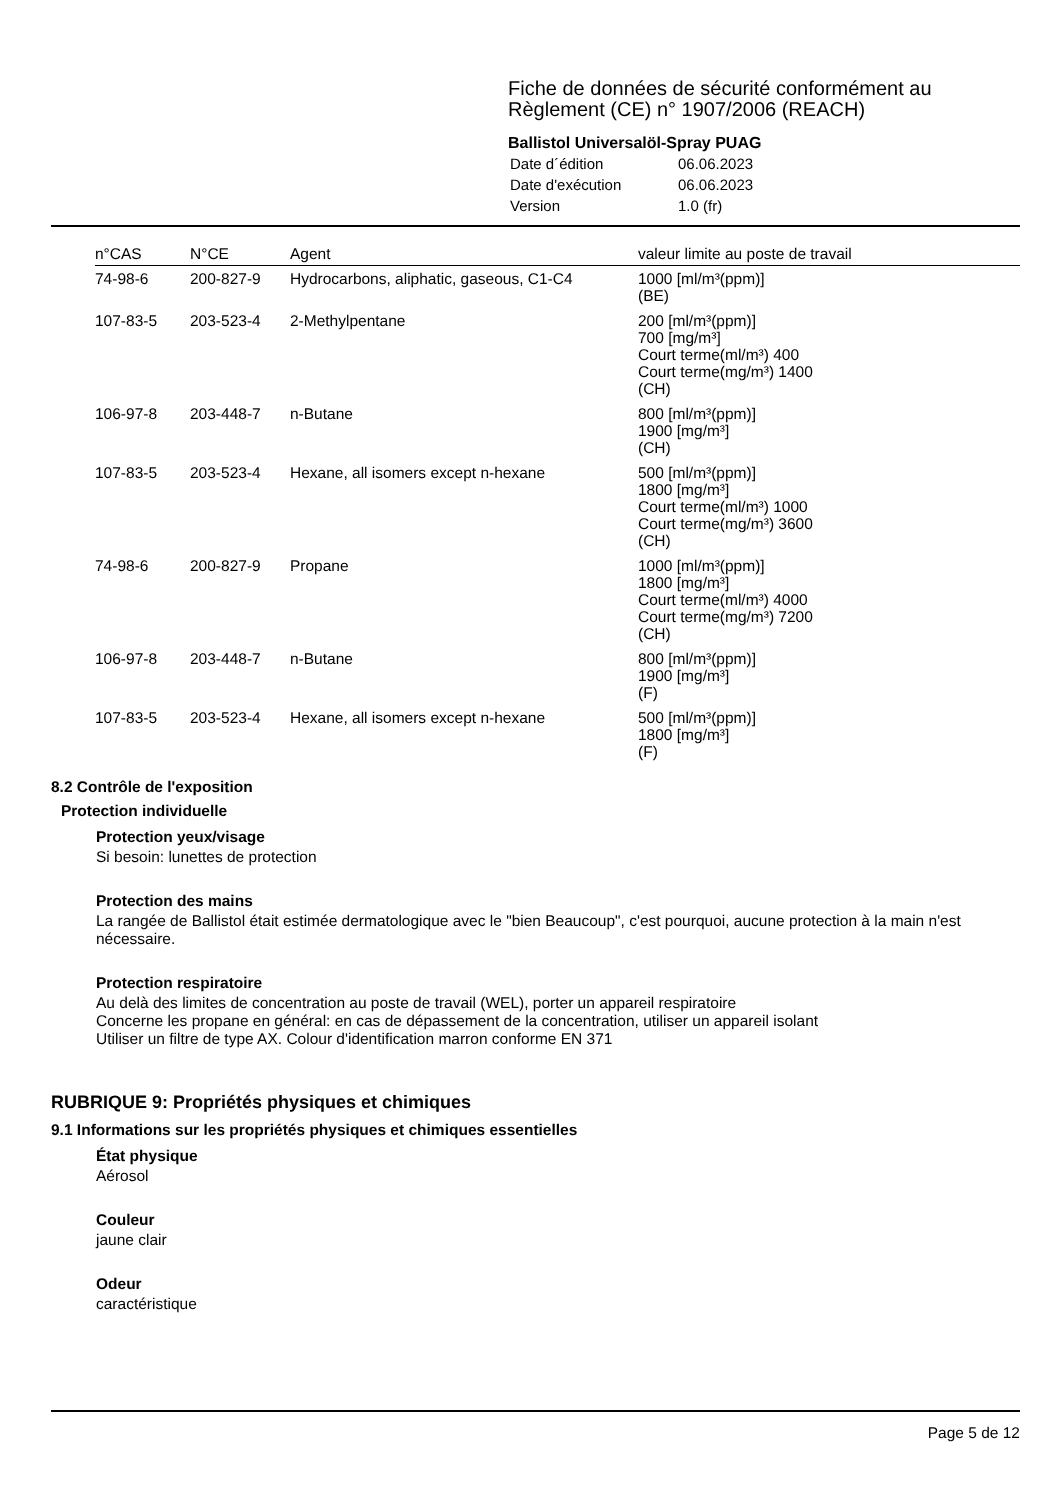Fiche de données de sécurité conformément au Règlement (CE) n° 1907/2006 (REACH)
Ballistol Universalöl-Spray PUAG
| Date d´édition | 06.06.2023 |
| Date d'exécution | 06.06.2023 |
| Version | 1.0 (fr) |
| n°CAS | N°CE | Agent | valeur limite au poste de travail |
| --- | --- | --- | --- |
| 74-98-6 | 200-827-9 | Hydrocarbons, aliphatic, gaseous, C1-C4 | 1000 [ml/m³(ppm)] (BE) |
| 107-83-5 | 203-523-4 | 2-Methylpentane | 200 [ml/m³(ppm)] 700 [mg/m³] Court terme(ml/m³) 400 Court terme(mg/m³) 1400 (CH) |
| 106-97-8 | 203-448-7 | n-Butane | 800 [ml/m³(ppm)] 1900 [mg/m³] (CH) |
| 107-83-5 | 203-523-4 | Hexane, all isomers except n-hexane | 500 [ml/m³(ppm)] 1800 [mg/m³] Court terme(ml/m³) 1000 Court terme(mg/m³) 3600 (CH) |
| 74-98-6 | 200-827-9 | Propane | 1000 [ml/m³(ppm)] 1800 [mg/m³] Court terme(ml/m³) 4000 Court terme(mg/m³) 7200 (CH) |
| 106-97-8 | 203-448-7 | n-Butane | 800 [ml/m³(ppm)] 1900 [mg/m³] (F) |
| 107-83-5 | 203-523-4 | Hexane, all isomers except n-hexane | 500 [ml/m³(ppm)] 1800 [mg/m³] (F) |
8.2 Contrôle de l'exposition
Protection individuelle
Protection yeux/visage
Si besoin: lunettes de protection
Protection des mains
La rangée de Ballistol était estimée dermatologique avec le "bien Beaucoup", c'est pourquoi, aucune protection à la main n'est nécessaire.
Protection respiratoire
Au delà des limites de concentration au poste de travail (WEL), porter un appareil respiratoire
Concerne les propane en général: en cas de dépassement de la concentration, utiliser un appareil isolant
Utiliser un filtre de type AX. Colour d'identification marron conforme EN 371
RUBRIQUE 9: Propriétés physiques et chimiques
9.1 Informations sur les propriétés physiques et chimiques essentielles
État physique
Aérosol
Couleur
jaune clair
Odeur
caractéristique
Page 5 de 12